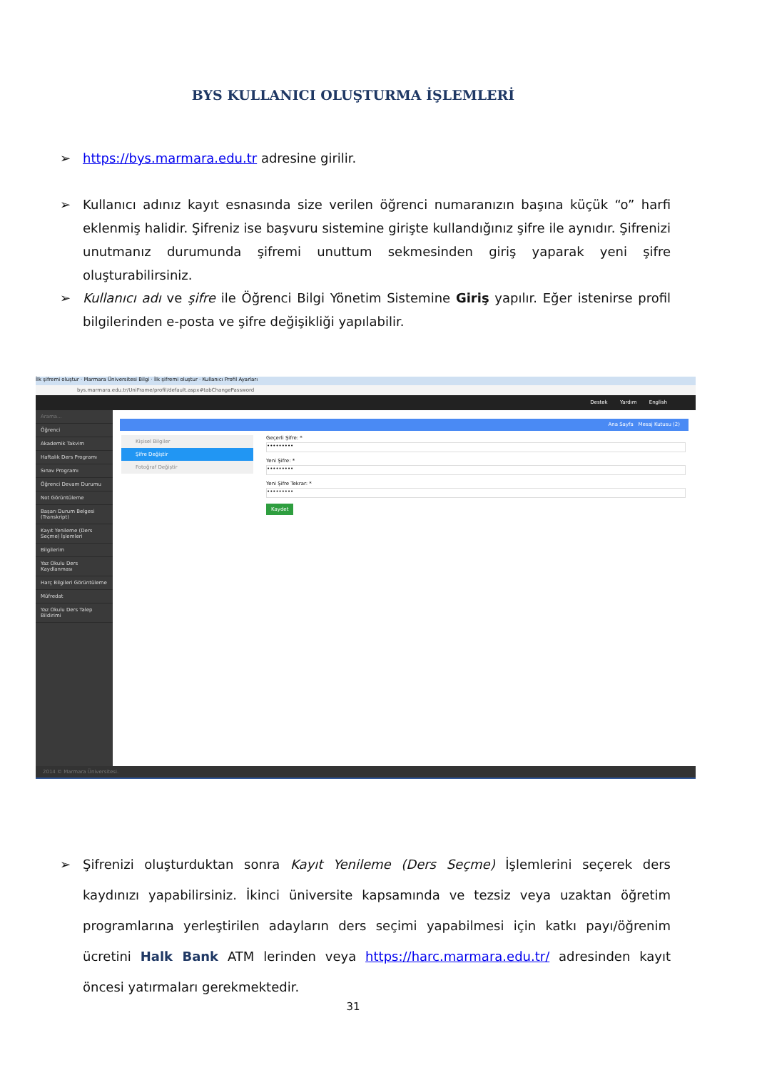BYS KULLANICI OLUŞTURMA İŞLEMLERİ
➢
https://bys.marmara.edu.tr adresine girilir.
➢
Kullanıcı adınız kayıt esnasında size verilen öğrenci numaranızın başına küçük “o” harfi eklenmiş halidir. Şifreniz ise başvuru sistemine girişte kullandığınız şifre ile aynıdır. Şifrenizi unutmanız durumunda şifremi unuttum sekmesinden giriş yaparak yeni şifre oluşturabilirsiniz.
➢
Kullanıcı adı ve şifre ile Öğrenci Bilgi Yönetim Sistemine Giriş yapılır. Eğer istenirse profil bilgilerinden e-posta ve şifre değişikliği yapılabilir.
İlk şifremi oluştur · Marmara Üniversitesi Bilgi · İlk şifremi oluştur · Kullanıcı Profil Ayarları
bys.marmara.edu.tr/UniFrame/profil/default.aspx#tabChangePassword
Destek Yardım English
Arama...
Öğrenci
Akademik Takvim
Haftalık Ders Programı
Sınav Programı
Öğrenci Devam Durumu
Not Görüntüleme
Başarı Durum Belgesi (Transkript)
Kayıt Yenileme (Ders Seçme) İşlemleri
Bilgilerim
Yaz Okulu Ders Kaydlanması
Harç Bilgileri Görüntüleme
Müfredat
Yaz Okulu Ders Talep Bildirimi
Ana Sayfa Mesaj Kutusu (2)
Kişisel Bilgiler
Şifre Değiştir
Fotoğraf Değiştir
Geçerli Şifre: *
•••••••••
Yeni Şifre: *
•••••••••
Yeni Şifre Tekrar: *
•••••••••
Kaydet
2014 © Marmara Üniversitesi.
➢
Şifrenizi oluşturduktan sonra Kayıt Yenileme (Ders Seçme) İşlemlerini seçerek ders kaydınızı yapabilirsiniz. İkinci üniversite kapsamında ve tezsiz veya uzaktan öğretim programlarına yerleştirilen adayların ders seçimi yapabilmesi için katkı payı/öğrenim ücretini Halk Bank ATM lerinden veya https://harc.marmara.edu.tr/ adresinden kayıt öncesi yatırmaları gerekmektedir.
31